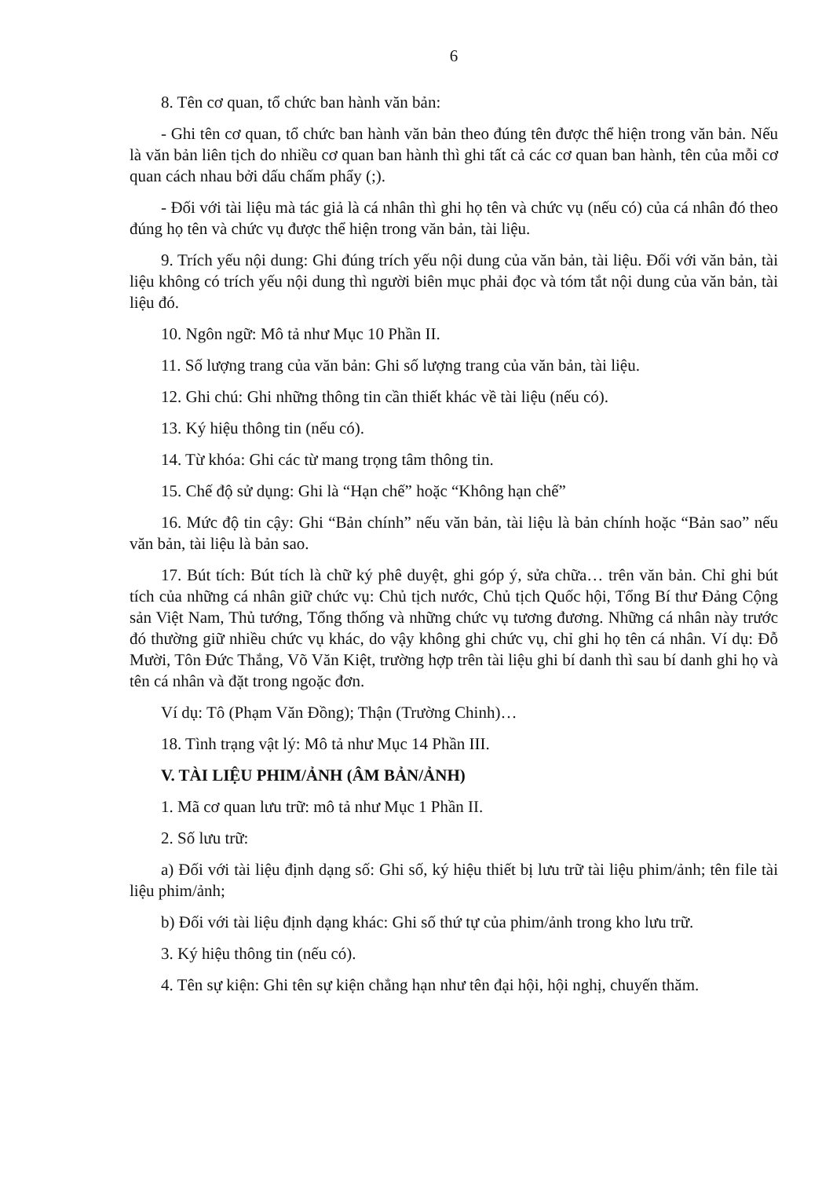6
8. Tên cơ quan, tổ chức ban hành văn bản:
- Ghi tên cơ quan, tổ chức ban hành văn bản theo đúng tên được thể hiện trong văn bản. Nếu là văn bản liên tịch do nhiều cơ quan ban hành thì ghi tất cả các cơ quan ban hành, tên của mỗi cơ quan cách nhau bởi dấu chấm phẩy (;).
- Đối với tài liệu mà tác giả là cá nhân thì ghi họ tên và chức vụ (nếu có) của cá nhân đó theo đúng họ tên và chức vụ được thể hiện trong văn bản, tài liệu.
9. Trích yếu nội dung: Ghi đúng trích yếu nội dung của văn bản, tài liệu. Đối với văn bản, tài liệu không có trích yếu nội dung thì người biên mục phải đọc và tóm tắt nội dung của văn bản, tài liệu đó.
10. Ngôn ngữ: Mô tả như Mục 10 Phần II.
11. Số lượng trang của văn bản: Ghi số lượng trang của văn bản, tài liệu.
12. Ghi chú: Ghi những thông tin cần thiết khác về tài liệu (nếu có).
13. Ký hiệu thông tin (nếu có).
14. Từ khóa: Ghi các từ mang trọng tâm thông tin.
15. Chế độ sử dụng: Ghi là “Hạn chế” hoặc “Không hạn chế”
16. Mức độ tin cậy: Ghi “Bản chính” nếu văn bản, tài liệu là bản chính hoặc “Bản sao” nếu văn bản, tài liệu là bản sao.
17. Bút tích: Bút tích là chữ ký phê duyệt, ghi góp ý, sửa chữa… trên văn bản. Chỉ ghi bút tích của những cá nhân giữ chức vụ: Chủ tịch nước, Chủ tịch Quốc hội, Tổng Bí thư Đảng Cộng sản Việt Nam, Thủ tướng, Tổng thống và những chức vụ tương đương. Những cá nhân này trước đó thường giữ nhiều chức vụ khác, do vậy không ghi chức vụ, chỉ ghi họ tên cá nhân. Ví dụ: Đỗ Mười, Tôn Đức Thắng, Võ Văn Kiệt, trường hợp trên tài liệu ghi bí danh thì sau bí danh ghi họ và tên cá nhân và đặt trong ngoặc đơn.
Ví dụ: Tô (Phạm Văn Đồng); Thận (Trường Chinh)…
18. Tình trạng vật lý: Mô tả như Mục 14 Phần III.
V. TÀI LIỆU PHIM/ẢNH (ÂM BẢN/ẢNH)
1. Mã cơ quan lưu trữ: mô tả như Mục 1 Phần II.
2. Số lưu trữ:
a) Đối với tài liệu định dạng số: Ghi số, ký hiệu thiết bị lưu trữ tài liệu phim/ảnh; tên file tài liệu phim/ảnh;
b) Đối với tài liệu định dạng khác: Ghi số thứ tự của phim/ảnh trong kho lưu trữ.
3. Ký hiệu thông tin (nếu có).
4. Tên sự kiện: Ghi tên sự kiện chẳng hạn như tên đại hội, hội nghị, chuyến thăm.